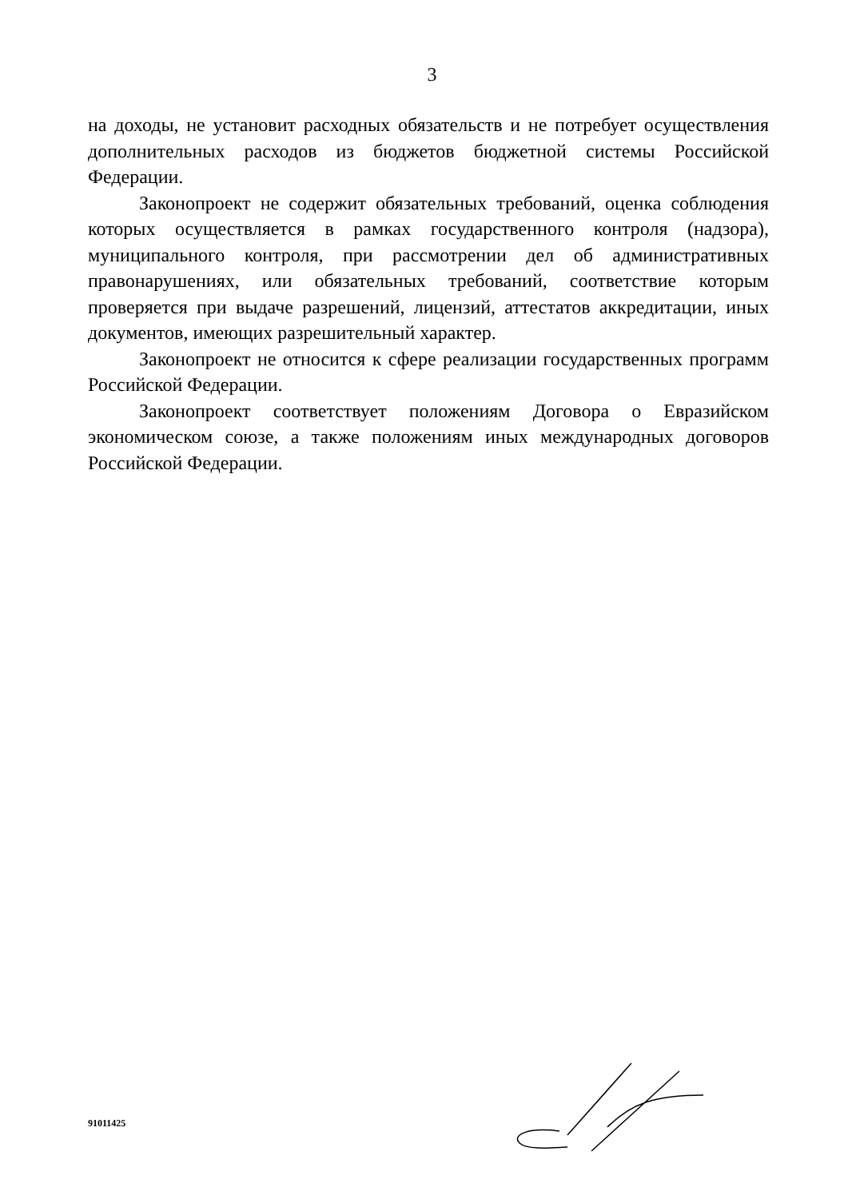3
на доходы, не установит расходных обязательств и не потребует осуществления дополнительных расходов из бюджетов бюджетной системы Российской Федерации.
Законопроект не содержит обязательных требований, оценка соблюдения которых осуществляется в рамках государственного контроля (надзора), муниципального контроля, при рассмотрении дел об административных правонарушениях, или обязательных требований, соответствие которым проверяется при выдаче разрешений, лицензий, аттестатов аккредитации, иных документов, имеющих разрешительный характер.
Законопроект не относится к сфере реализации государственных программ Российской Федерации.
Законопроект соответствует положениям Договора о Евразийском экономическом союзе, а также положениям иных международных договоров Российской Федерации.
91011425